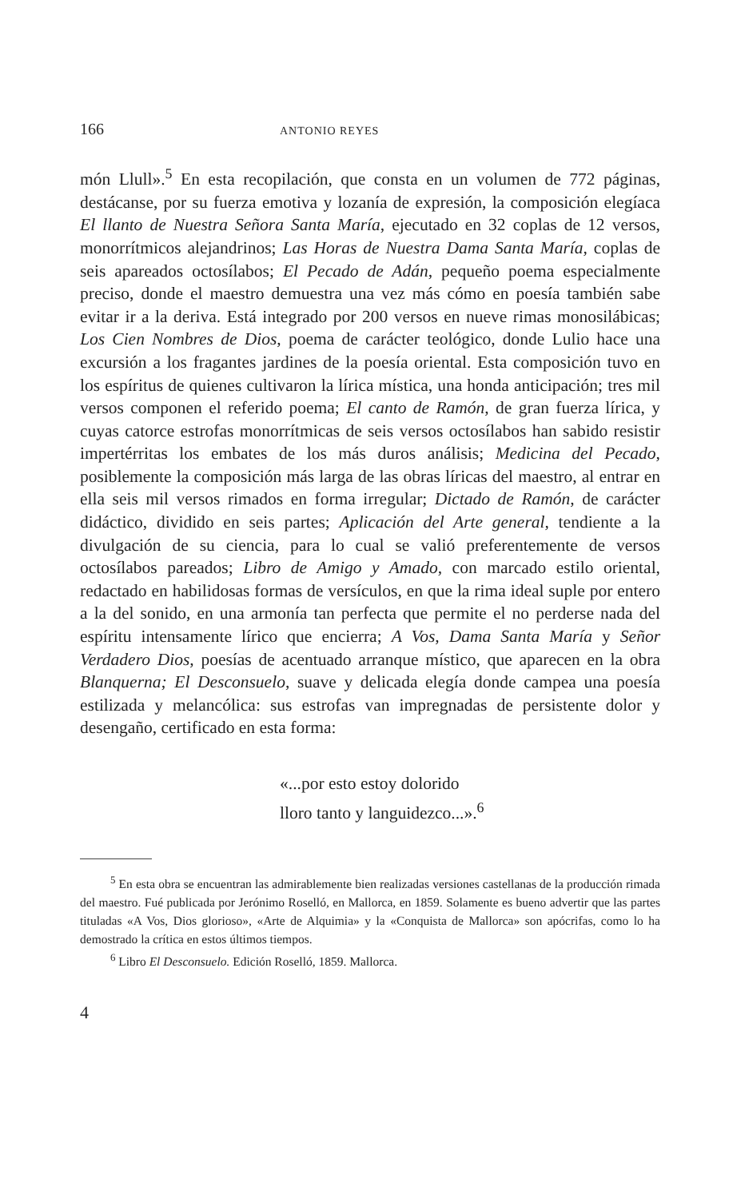166 ANTONIO REYES
món Llull».<sup>5</sup> En esta recopilación, que consta en un volumen de 772 páginas, destácanse, por su fuerza emotiva y lozanía de expresión, la composición elegíaca El llanto de Nuestra Señora Santa María, ejecutado en 32 coplas de 12 versos, monorrítmicos alejandrinos; Las Horas de Nuestra Dama Santa María, coplas de seis apareados octosílabos; El Pecado de Adán, pequeño poema especialmente preciso, donde el maestro demuestra una vez más cómo en poesía también sabe evitar ir a la deriva. Está integrado por 200 versos en nueve rimas monosilábicas; Los Cien Nombres de Dios, poema de carácter teológico, donde Lulio hace una excursión a los fragantes jardines de la poesía oriental. Esta composición tuvo en los espíritus de quienes cultivaron la lírica mística, una honda anticipación; tres mil versos componen el referido poema; El canto de Ramón, de gran fuerza lírica, y cuyas catorce estrofas monorrítmicas de seis versos octosílabos han sabido resistir impertérritas los embates de los más duros análisis; Medicina del Pecado, posiblemente la composición más larga de las obras líricas del maestro, al entrar en ella seis mil versos rimados en forma irregular; Dictado de Ramón, de carácter didáctico, dividido en seis partes; Aplicación del Arte general, tendiente a la divulgación de su ciencia, para lo cual se valió preferentemente de versos octosílabos pareados; Libro de Amigo y Amado, con marcado estilo oriental, redactado en habilidosas formas de versículos, en que la rima ideal suple por entero a la del sonido, en una armonía tan perfecta que permite el no perderse nada del espíritu intensamente lírico que encierra; A Vos, Dama Santa María y Señor Verdadero Dios, poesías de acentuado arranque místico, que aparecen en la obra Blanquerna; El Desconsuelo, suave y delicada elegía donde campea una poesía estilizada y melancólica: sus estrofas van impregnadas de persistente dolor y desengaño, certificado en esta forma:
«...por esto estoy dolorido
lloro tanto y languidezco...».<sup>6</sup>
<sup>5</sup> En esta obra se encuentran las admirablemente bien realizadas versiones castellanas de la producción rimada del maestro. Fué publicada por Jerónimo Roselló, en Mallorca, en 1859. Solamente es bueno advertir que las partes tituladas «A Vos, Dios glorioso», «Arte de Alquimia» y la «Conquista de Mallorca» son apócrifas, como lo ha demostrado la crítica en estos últimos tiempos.
<sup>6</sup> Libro El Desconsuelo. Edición Roselló, 1859. Mallorca.
4